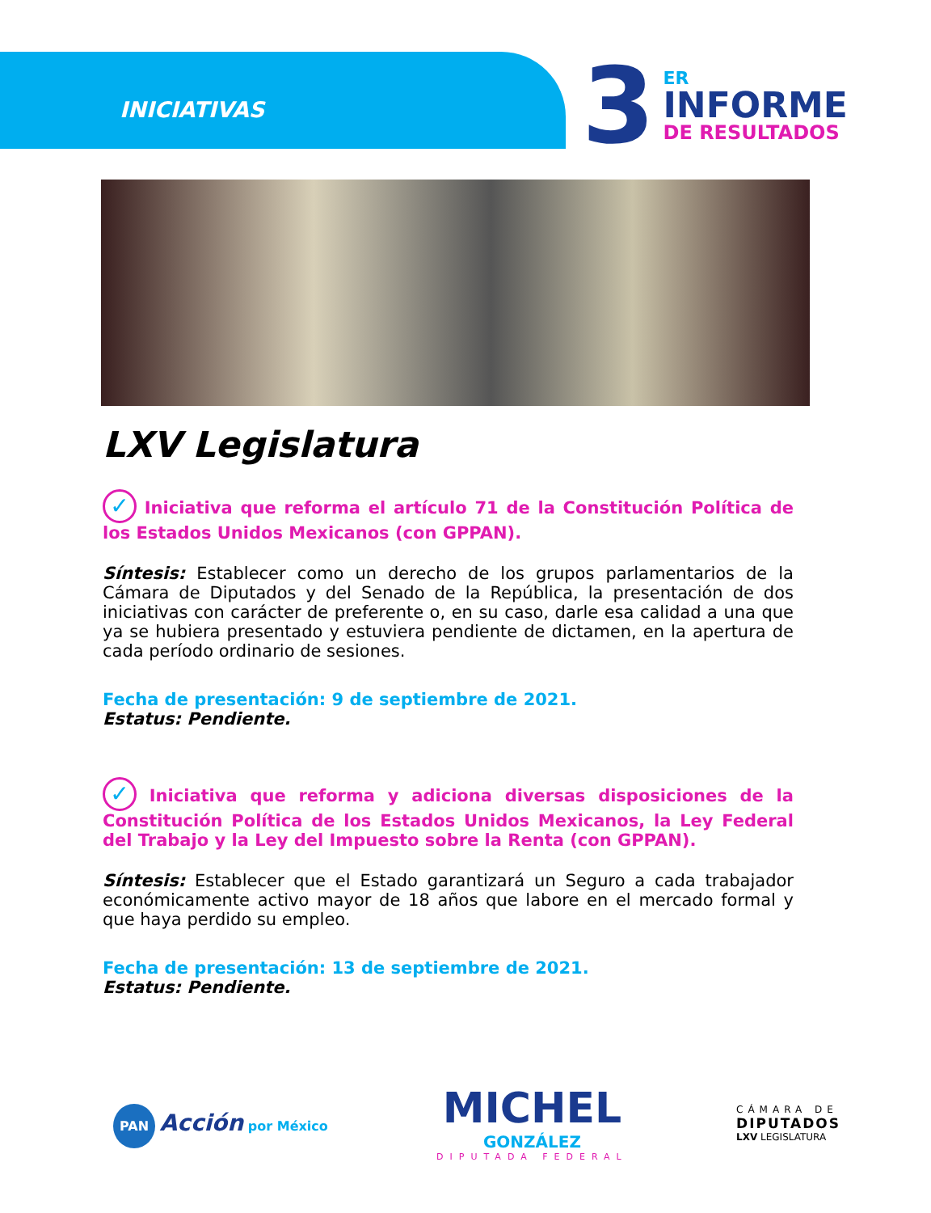INICIATIVAS
3
ER
INFORME
DE RESULTADOS
LXV Legislatura
✓ Iniciativa que reforma el artículo 71 de la Constitución Política de los Estados Unidos Mexicanos (con GPPAN).
Síntesis: Establecer como un derecho de los grupos parlamentarios de la Cámara de Diputados y del Senado de la República, la presentación de dos iniciativas con carácter de preferente o, en su caso, darle esa calidad a una que ya se hubiera presentado y estuviera pendiente de dictamen, en la apertura de cada período ordinario de sesiones.
Fecha de presentación: 9 de septiembre de 2021.
Estatus: Pendiente.
✓ Iniciativa que reforma y adiciona diversas disposiciones de la Constitución Política de los Estados Unidos Mexicanos, la Ley Federal del Trabajo y la Ley del Impuesto sobre la Renta (con GPPAN).
Síntesis: Establecer que el Estado garantizará un Seguro a cada trabajador económicamente activo mayor de 18 años que labore en el mercado formal y que haya perdido su empleo.
Fecha de presentación: 13 de septiembre de 2021.
Estatus: Pendiente.
PAN Acción por México
MICHEL
GONZÁLEZ
DIPUTADA FEDERAL
CÁMARA DE
DIPUTADOS
LXV LEGISLATURA